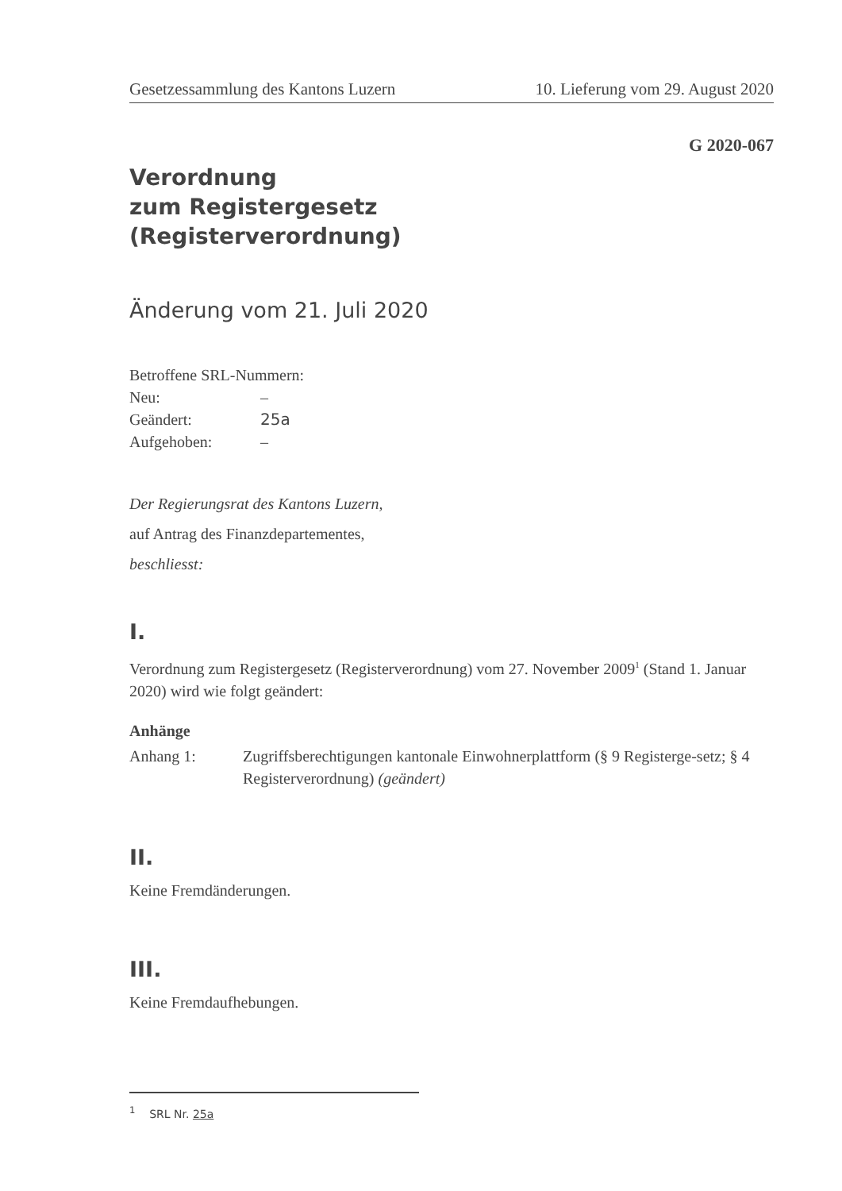Gesetzessammlung des Kantons Luzern 10. Lieferung vom 29. August 2020
G 2020-067
Verordnung
zum Registergesetz
(Registerverordnung)
Änderung vom 21. Juli 2020
Betroffene SRL-Nummern:
Neu: –
Geändert: 25a
Aufgehoben: –
Der Regierungsrat des Kantons Luzern,
auf Antrag des Finanzdepartementes,
beschliesst:
I.
Verordnung zum Registergesetz (Registerverordnung) vom 27. November 2009<sup>1</sup> (Stand 1. Januar 2020) wird wie folgt geändert:
Anhänge
Anhang 1: Zugriffsberechtigungen kantonale Einwohnerplattform (§ 9 Registerge-setz; § 4 Registerverordnung) (geändert)
II.
Keine Fremdänderungen.
III.
Keine Fremdaufhebungen.
<sup>1</sup> SRL Nr. 25a